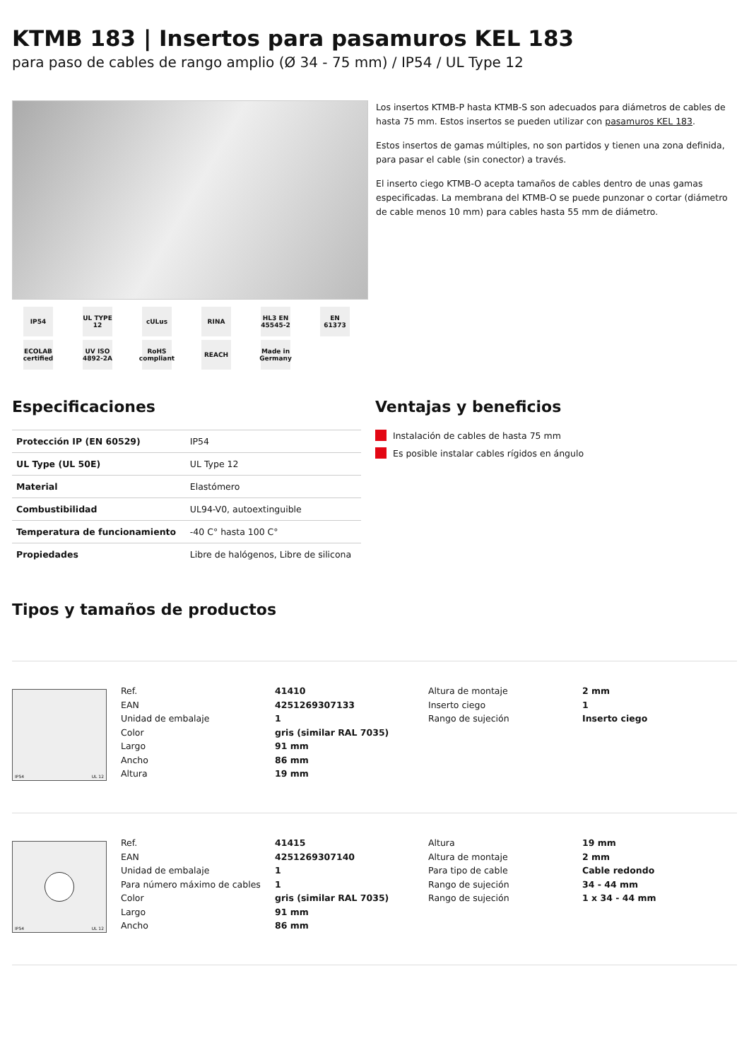KTMB 183 | Insertos para pasamuros KEL 183
para paso de cables de rango amplio (Ø 34 - 75 mm) / IP54 / UL Type 12
IP54
UL TYPE 12
cULus
RINA
HL3 EN 45545-2
EN 61373
ECOLAB certified
UV ISO 4892-2A
RoHS compliant
REACH
Made in Germany
Los insertos KTMB-P hasta KTMB-S son adecuados para diámetros de cables de hasta 75 mm. Estos insertos se pueden utilizar con pasamuros KEL 183.
Estos insertos de gamas múltiples, no son partidos y tienen una zona definida, para pasar el cable (sin conector) a través.
El inserto ciego KTMB-O acepta tamaños de cables dentro de unas gamas especificadas. La membrana del KTMB-O se puede punzonar o cortar (diámetro de cable menos 10 mm) para cables hasta 55 mm de diámetro.
Especificaciones
| Protección IP (EN 60529) | IP54 |
| UL Type (UL 50E) | UL Type 12 |
| Material | Elastómero |
| Combustibilidad | UL94-V0, autoextinguible |
| Temperatura de funcionamiento | -40 C° hasta 100 C° |
| Propiedades | Libre de halógenos, Libre de silicona |
Ventajas y beneficios
Instalación de cables de hasta 75 mm
Es posible instalar cables rígidos en ángulo
Tipos y tamaños de productos
IP54 UL 12
| Ref. | 41410 | Altura de montaje | 2 mm |
| EAN | 4251269307133 | Inserto ciego | 1 |
| Unidad de embalaje | 1 | Rango de sujeción | Inserto ciego |
| Color | gris (similar RAL 7035) | | |
| Largo | 91 mm | | |
| Ancho | 86 mm | | |
| Altura | 19 mm | | |
IP54 UL 12
| Ref. | 41415 | Altura | 19 mm |
| EAN | 4251269307140 | Altura de montaje | 2 mm |
| Unidad de embalaje | 1 | Para tipo de cable | Cable redondo |
| Para número máximo de cables | 1 | Rango de sujeción | 34 - 44 mm |
| Color | gris (similar RAL 7035) | Rango de sujeción | 1 x 34 - 44 mm |
| Largo | 91 mm | | |
| Ancho | 86 mm | | |